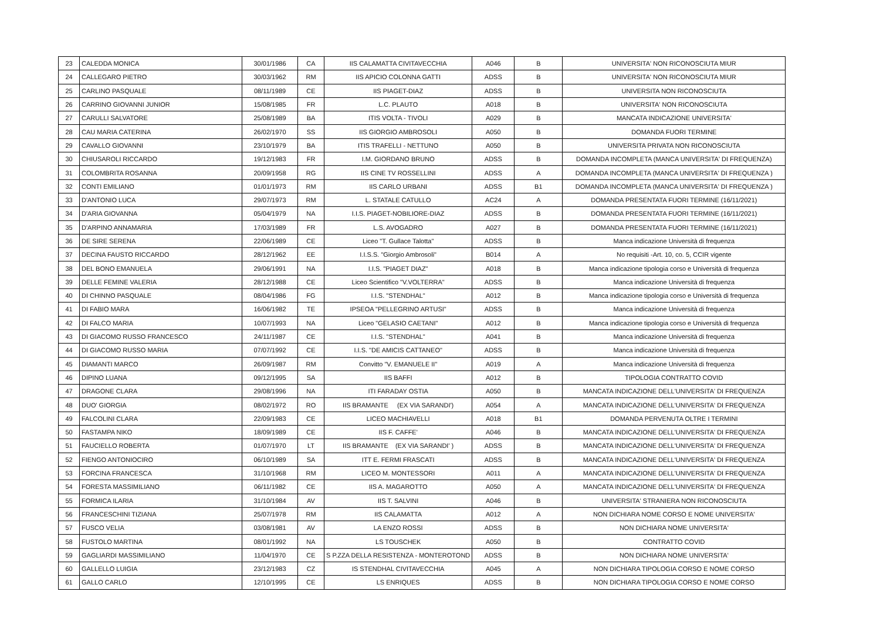| 23 | CALEDDA MONICA | 30/01/1986 | CA | IIS CALAMATTA CIVITAVECCHIA | A046 | B | UNIVERSITA' NON RICONOSCIUTA MIUR |
| 24 | CALLEGARO PIETRO | 30/03/1962 | RM | IIS APICIO COLONNA GATTI | ADSS | B | UNIVERSITA' NON RICONOSCIUTA MIUR |
| 25 | CARLINO PASQUALE | 08/11/1989 | CE | IIS PIAGET-DIAZ | ADSS | B | UNIVERSITA NON RICONOSCIUTA |
| 26 | CARRINO GIOVANNI JUNIOR | 15/08/1985 | FR | L.C. PLAUTO | A018 | B | UNIVERSITA' NON RICONOSCIUTA |
| 27 | CARULLI SALVATORE | 25/08/1989 | BA | ITIS VOLTA - TIVOLI | A029 | B | MANCATA INDICAZIONE UNIVERSITA' |
| 28 | CAU MARIA CATERINA | 26/02/1970 | SS | IIS GIORGIO AMBROSOLI | A050 | B | DOMANDA FUORI TERMINE |
| 29 | CAVALLO GIOVANNI | 23/10/1979 | BA | ITIS TRAFELLI - NETTUNO | A050 | B | UNIVERSITA PRIVATA NON RICONOSCIUTA |
| 30 | CHIUSAROLI RICCARDO | 19/12/1983 | FR | I.M. GIORDANO BRUNO | ADSS | B | DOMANDA INCOMPLETA (MANCA UNIVERSITA' DI FREQUENZA) |
| 31 | COLOMBRITA ROSANNA | 20/09/1958 | RG | IIS CINE TV ROSSELLINI | ADSS | A | DOMANDA INCOMPLETA (MANCA UNIVERSITA' DI FREQUENZA ) |
| 32 | CONTI EMILIANO | 01/01/1973 | RM | IIS CARLO URBANI | ADSS | B1 | DOMANDA INCOMPLETA (MANCA UNIVERSITA' DI FREQUENZA ) |
| 33 | D'ANTONIO LUCA | 29/07/1973 | RM | L. STATALE CATULLO | AC24 | A | DOMANDA PRESENTATA FUORI TERMINE (16/11/2021) |
| 34 | D'ARIA GIOVANNA | 05/04/1979 | NA | I.I.S. PIAGET-NOBILIORE-DIAZ | ADSS | B | DOMANDA PRESENTATA FUORI TERMINE (16/11/2021) |
| 35 | D'ARPINO ANNAMARIA | 17/03/1989 | FR | L.S. AVOGADRO | A027 | B | DOMANDA PRESENTATA FUORI TERMINE (16/11/2021) |
| 36 | DE SIRE SERENA | 22/06/1989 | CE | Liceo "T. Gullace Talotta" | ADSS | B | Manca indicazione Università di frequenza |
| 37 | DECINA FAUSTO RICCARDO | 28/12/1962 | EE | I.I.S.S. "Giorgio Ambrosoli" | B014 | A | No requisiti -Art. 10, co. 5, CCIR vigente |
| 38 | DEL BONO EMANUELA | 29/06/1991 | NA | I.I.S. "PIAGET DIAZ" | A018 | B | Manca indicazione tipologia corso e Università di frequenza |
| 39 | DELLE FEMINE VALERIA | 28/12/1988 | CE | Liceo Scientifico "V.VOLTERRA" | ADSS | B | Manca indicazione Università di frequenza |
| 40 | DI CHINNO PASQUALE | 08/04/1986 | FG | I.I.S. "STENDHAL" | A012 | B | Manca indicazione tipologia corso e Università di frequenza |
| 41 | DI FABIO MARA | 16/06/1982 | TE | IPSEOA "PELLEGRINO ARTUSI" | ADSS | B | Manca indicazione Università di frequenza |
| 42 | DI FALCO MARIA | 10/07/1993 | NA | Liceo "GELASIO CAETANI" | A012 | B | Manca indicazione tipologia corso e Università di frequenza |
| 43 | DI GIACOMO RUSSO FRANCESCO | 24/11/1987 | CE | I.I.S. "STENDHAL" | A041 | B | Manca indicazione Università di frequenza |
| 44 | DI GIACOMO RUSSO MARIA | 07/07/1992 | CE | I.I.S. "DE AMICIS CATTANEO" | ADSS | B | Manca indicazione Università di frequenza |
| 45 | DIAMANTI MARCO | 26/09/1987 | RM | Convitto "V. EMANUELE II" | A019 | A | Manca indicazione Università di frequenza |
| 46 | DIPINO LUANA | 09/12/1995 | SA | IIS BAFFI | A012 | B | TIPOLOGIA CONTRATTO COVID |
| 47 | DRAGONE CLARA | 29/08/1996 | NA | ITI FARADAY OSTIA | A050 | B | MANCATA INDICAZIONE DELL'UNIVERSITA' DI FREQUENZA |
| 48 | DUO' GIORGIA | 08/02/1972 | RO | IIS BRAMANTE (EX VIA SARANDI') | A054 | A | MANCATA INDICAZIONE DELL'UNIVERSITA' DI FREQUENZA |
| 49 | FALCOLINI CLARA | 22/09/1983 | CE | LICEO MACHIAVELLI | A018 | B1 | DOMANDA PERVENUTA OLTRE I TERMINI |
| 50 | FASTAMPA NIKO | 18/09/1989 | CE | IIS F. CAFFE' | A046 | B | MANCATA INDICAZIONE DELL'UNIVERSITA' DI FREQUENZA |
| 51 | FAUCIELLO ROBERTA | 01/07/1970 | LT | IIS BRAMANTE (EX VIA SARANDI' ) | ADSS | B | MANCATA INDICAZIONE DELL'UNIVERSITA' DI FREQUENZA |
| 52 | FIENGO ANTONIOCIRO | 06/10/1989 | SA | ITT E. FERMI FRASCATI | ADSS | B | MANCATA INDICAZIONE DELL'UNIVERSITA' DI FREQUENZA |
| 53 | FORCINA FRANCESCA | 31/10/1968 | RM | LICEO M. MONTESSORI | A011 | A | MANCATA INDICAZIONE DELL'UNIVERSITA' DI FREQUENZA |
| 54 | FORESTA MASSIMILIANO | 06/11/1982 | CE | IIS A. MAGAROTTO | A050 | A | MANCATA INDICAZIONE DELL'UNIVERSITA' DI FREQUENZA |
| 55 | FORMICA ILARIA | 31/10/1984 | AV | IIS T. SALVINI | A046 | B | UNIVERSITA' STRANIERA NON RICONOSCIUTA |
| 56 | FRANCESCHINI TIZIANA | 25/07/1978 | RM | IIS CALAMATTA | A012 | A | NON DICHIARA NOME CORSO E NOME UNIVERSITA' |
| 57 | FUSCO VELIA | 03/08/1981 | AV | LA ENZO ROSSI | ADSS | B | NON DICHIARA NOME UNIVERSITA' |
| 58 | FUSTOLO MARTINA | 08/01/1992 | NA | LS TOUSCHEK | A050 | B | CONTRATTO COVID |
| 59 | GAGLIARDI MASSIMILIANO | 11/04/1970 | CE | S P.ZZA DELLA RESISTENZA - MONTEROTOND | ADSS | B | NON DICHIARA NOME UNIVERSITA' |
| 60 | GALLELLO LUIGIA | 23/12/1983 | CZ | IS STENDHAL CIVITAVECCHIA | A045 | A | NON DICHIARA TIPOLOGIA CORSO E NOME CORSO |
| 61 | GALLO CARLO | 12/10/1995 | CE | LS ENRIQUES | ADSS | B | NON DICHIARA TIPOLOGIA CORSO E NOME CORSO |